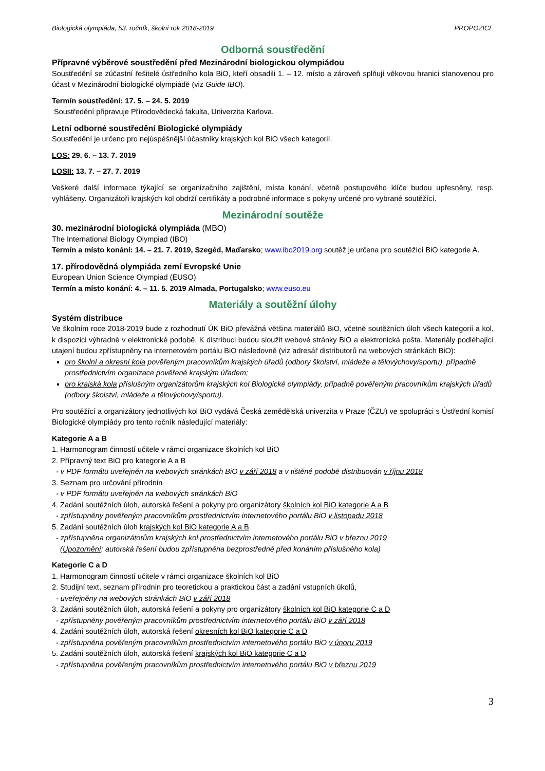Biologická olympiáda, 53. ročník, školní rok 2018-2019 PROPOZICE
Odborná soustředění
Přípravné výběrové soustředění před Mezinárodní biologickou olympiádou
Soustředění se zúčastní řešitelé ústředního kola BiO, kteří obsadili 1. – 12. místo a zároveň splňují věkovou hranici stanovenou pro účast v Mezinárodní biologické olympiádě (viz Guide IBO).
Termín soustředění: 17. 5. – 24. 5. 2019
Soustředění připravuje Přírodovědecká fakulta, Univerzita Karlova.
Letní odborné soustředění Biologické olympiády
Soustředění je určeno pro nejúspěšnější účastníky krajských kol BiO všech kategorií.
LOS: 29. 6. – 13. 7. 2019
LOSII: 13. 7. – 27. 7. 2019
Veškeré další informace týkající se organizačního zajištění, místa konání, včetně postupového klíče budou upřesněny, resp. vyhlášeny. Organizátoři krajských kol obdrží certifikáty a podrobné informace s pokyny určené pro vybrané soutěžící.
Mezinárodní soutěže
30. mezinárodní biologická olympiáda (MBO)
The International Biology Olympiad (IBO)
Termín a místo konání: 14. – 21. 7. 2019, Szegéd, Maďarsko; www.ibo2019.org soutěž je určena pro soutěžící BiO kategorie A.
17. přírodovědná olympiáda zemí Evropské Unie
European Union Science Olympiad (EUSO)
Termín a místo konání: 4. – 11. 5. 2019 Almada, Portugalsko; www.euso.eu
Materiály a soutěžní úlohy
Systém distribuce
Ve školním roce 2018-2019 bude z rozhodnutí ÚK BiO převážná většina materiálů BiO, včetně soutěžních úloh všech kategorií a kol, k dispozici výhradně v elektronické podobě. K distribuci budou sloužit webové stránky BiO a elektronická pošta. Materiály podléhající utajení budou zpřístupněny na internetovém portálu BiO následovně (viz adresář distributorů na webových stránkách BiO):
pro školní a okresní kola pověřeným pracovníkům krajských úřadů (odbory školství, mládeže a tělovýchovy/sportu), případně prostřednictvím organizace pověřené krajským úřadem;
pro krajská kola příslušným organizátorům krajských kol Biologické olympiády, případně pověřeným pracovníkům krajských úřadů (odbory školství, mládeže a tělovýchovy/sportu).
Pro soutěžící a organizátory jednotlivých kol BiO vydává Česká zemědělská univerzita v Praze (ČZU) ve spolupráci s Ústřední komisí Biologické olympiády pro tento ročník následující materiály:
Kategorie A a B
1. Harmonogram činností učitele v rámci organizace školních kol BiO
2. Přípravný text BiO pro kategorie A a B
- v PDF formátu uveřejněn na webových stránkách BiO v září 2018 a v tištěné podobě distribuován v říjnu 2018
3. Seznam pro určování přírodnin
- v PDF formátu uveřejněn na webových stránkách BiO
4. Zadání soutěžních úloh, autorská řešení a pokyny pro organizátory školních kol BiO kategorie A a B
- zpřístupněny pověřeným pracovníkům prostřednictvím internetového portálu BiO v listopadu 2018
5. Zadání soutěžních úloh krajských kol BiO kategorie A a B
- zpřístupněna organizátorům krajských kol prostřednictvím internetového portálu BiO v březnu 2019
(Upozornění: autorská řešení budou zpřístupněna bezprostředně před konáním příslušného kola)
Kategorie C a D
1. Harmonogram činností učitele v rámci organizace školních kol BiO
2. Studijní text, seznam přírodnin pro teoretickou a praktickou část a zadání vstupních úkolů,
- uveřejněny na webových stránkách BiO v září 2018
3. Zadání soutěžních úloh, autorská řešení a pokyny pro organizátory školních kol BiO kategorie C a D
- zpřístupněny pověřeným pracovníkům prostřednictvím internetového portálu BiO v září 2018
4. Zadání soutěžních úloh, autorská řešení okresních kol BiO kategorie C a D
- zpřístupněna pověřeným pracovníkům prostřednictvím internetového portálu BiO v únoru 2019
5. Zadání soutěžních úloh, autorská řešení krajských kol BiO kategorie C a D
- zpřístupněna pověřeným pracovníkům prostřednictvím internetového portálu BiO v březnu 2019
3